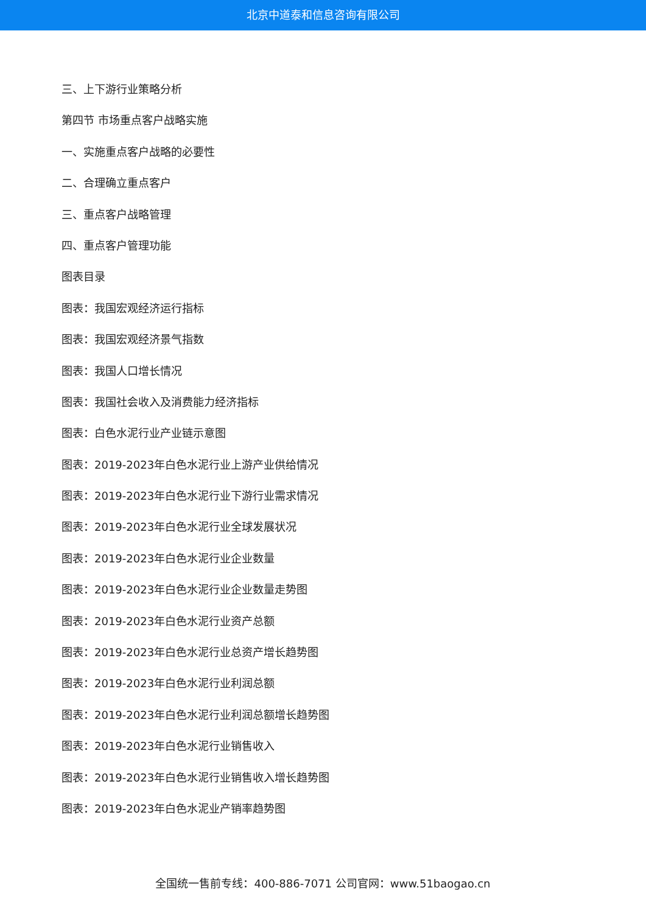北京中道泰和信息咨询有限公司
三、上下游行业策略分析
第四节 市场重点客户战略实施
一、实施重点客户战略的必要性
二、合理确立重点客户
三、重点客户战略管理
四、重点客户管理功能
图表目录
图表：我国宏观经济运行指标
图表：我国宏观经济景气指数
图表：我国人口增长情况
图表：我国社会收入及消费能力经济指标
图表：白色水泥行业产业链示意图
图表：2019-2023年白色水泥行业上游产业供给情况
图表：2019-2023年白色水泥行业下游行业需求情况
图表：2019-2023年白色水泥行业全球发展状况
图表：2019-2023年白色水泥行业企业数量
图表：2019-2023年白色水泥行业企业数量走势图
图表：2019-2023年白色水泥行业资产总额
图表：2019-2023年白色水泥行业总资产增长趋势图
图表：2019-2023年白色水泥行业利润总额
图表：2019-2023年白色水泥行业利润总额增长趋势图
图表：2019-2023年白色水泥行业销售收入
图表：2019-2023年白色水泥行业销售收入增长趋势图
图表：2019-2023年白色水泥业产销率趋势图
全国统一售前专线：400-886-7071 公司官网：www.51baogao.cn